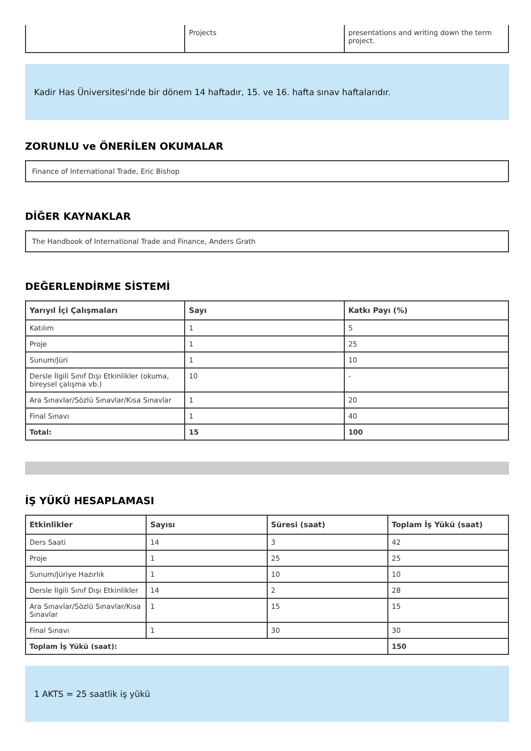| | Projects | presentations and writing down the term project. |
Kadir Has Üniversitesi'nde bir dönem 14 haftadır, 15. ve 16. hafta sınav haftalarıdır.
ZORUNLU ve ÖNERİLEN OKUMALAR
Finance of International Trade, Eric Bishop
DİĞER KAYNAKLAR
The Handbook of International Trade and Finance, Anders Grath
DEĞERLENDİRME SİSTEMİ
| Yarıyıl İçi Çalışmaları | Sayı | Katkı Payı (%) |
| --- | --- | --- |
| Katılım | 1 | 5 |
| Proje | 1 | 25 |
| Sunum/Jüri | 1 | 10 |
| Dersle İlgili Sınıf Dışı Etkinlikler (okuma, bireysel çalışma vb.) | 10 | - |
| Ara Sınavlar/Sözlü Sınavlar/Kısa Sınavlar | 1 | 20 |
| Final Sınavı | 1 | 40 |
| Total: | 15 | 100 |
İŞ YÜKÜ HESAPLAMASI
| Etkinlikler | Sayısı | Süresi (saat) | Toplam İş Yükü (saat) |
| --- | --- | --- | --- |
| Ders Saati | 14 | 3 | 42 |
| Proje | 1 | 25 | 25 |
| Sunum/Jüriye Hazırlık | 1 | 10 | 10 |
| Dersle İlgili Sınıf Dışı Etkinlikler | 14 | 2 | 28 |
| Ara Sınavlar/Sözlü Sınavlar/Kısa Sınavlar | 1 | 15 | 15 |
| Final Sınavı | 1 | 30 | 30 |
| Toplam İş Yükü (saat): | | | 150 |
1 AKTS = 25 saatlik iş yükü